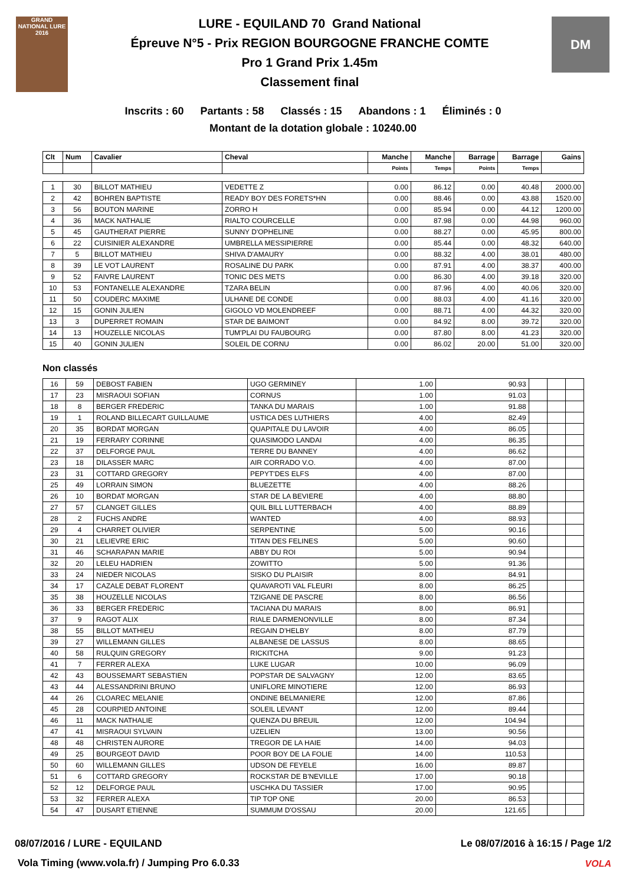GRAND NATIONAL LURE 2016
LURE - EQUILAND 70 Grand National
Épreuve N°5 - Prix REGION BOURGOGNE FRANCHE COMTE
Pro 1 Grand Prix 1.45m
Classement final
DM
Inscrits : 60 Partants : 58 Classés : 15 Abandons : 1 Éliminés : 0
Montant de la dotation globale : 10240.00
| Clt | Num | Cavalier | Cheval | Manche | Manche | Barrage | Barrage | Gains |
| --- | --- | --- | --- | --- | --- | --- | --- | --- |
| | | | | Points | Temps | Points | Temps | |
| 1 | 30 | BILLOT MATHIEU | VEDETTE Z | 0.00 | 86.12 | 0.00 | 40.48 | 2000.00 |
| 2 | 42 | BOHREN BAPTISTE | READY BOY DES FORETS*HN | 0.00 | 88.46 | 0.00 | 43.88 | 1520.00 |
| 3 | 56 | BOUTON MARINE | ZORRO H | 0.00 | 85.94 | 0.00 | 44.12 | 1200.00 |
| 4 | 36 | MACK NATHALIE | RIALTO COURCELLE | 0.00 | 87.98 | 0.00 | 44.98 | 960.00 |
| 5 | 45 | GAUTHERAT PIERRE | SUNNY D'OPHELINE | 0.00 | 88.27 | 0.00 | 45.95 | 800.00 |
| 6 | 22 | CUISINIER ALEXANDRE | UMBRELLA MESSIPIERRE | 0.00 | 85.44 | 0.00 | 48.32 | 640.00 |
| 7 | 5 | BILLOT MATHIEU | SHIVA D'AMAURY | 0.00 | 88.32 | 4.00 | 38.01 | 480.00 |
| 8 | 39 | LE VOT LAURENT | ROSALINE DU PARK | 0.00 | 87.91 | 4.00 | 38.37 | 400.00 |
| 9 | 52 | FAIVRE LAURENT | TONIC DES METS | 0.00 | 86.30 | 4.00 | 39.18 | 320.00 |
| 10 | 53 | FONTANELLE ALEXANDRE | TZARA BELIN | 0.00 | 87.96 | 4.00 | 40.06 | 320.00 |
| 11 | 50 | COUDERC MAXIME | ULHANE DE CONDE | 0.00 | 88.03 | 4.00 | 41.16 | 320.00 |
| 12 | 15 | GONIN JULIEN | GIGOLO VD MOLENDREEF | 0.00 | 88.71 | 4.00 | 44.32 | 320.00 |
| 13 | 3 | DUPERRET ROMAIN | STAR DE BAIMONT | 0.00 | 84.92 | 8.00 | 39.72 | 320.00 |
| 14 | 13 | HOUZELLE NICOLAS | TUM'PLAI DU FAUBOURG | 0.00 | 87.80 | 8.00 | 41.23 | 320.00 |
| 15 | 40 | GONIN JULIEN | SOLEIL DE CORNU | 0.00 | 86.02 | 20.00 | 51.00 | 320.00 |
Non classés
| 16 | 59 | DEBOST FABIEN | UGO GERMINEY | 1.00 | 90.93 | | | |
| 17 | 23 | MISRAOUI SOFIAN | CORNUS | 1.00 | 91.03 | | | |
| 18 | 8 | BERGER FREDERIC | TANKA DU MARAIS | 1.00 | 91.88 | | | |
| 19 | 1 | ROLAND BILLECART GUILLAUME | USTICA DES LUTHIERS | 4.00 | 82.49 | | | |
| 20 | 35 | BORDAT MORGAN | QUAPITALE DU LAVOIR | 4.00 | 86.05 | | | |
| 21 | 19 | FERRARY CORINNE | QUASIMODO LANDAI | 4.00 | 86.35 | | | |
| 22 | 37 | DELFORGE PAUL | TERRE DU BANNEY | 4.00 | 86.62 | | | |
| 23 | 18 | DILASSER MARC | AIR CORRADO V.O. | 4.00 | 87.00 | | | |
| 23 | 31 | COTTARD GREGORY | PEPYT'DES ELFS | 4.00 | 87.00 | | | |
| 25 | 49 | LORRAIN SIMON | BLUEZETTE | 4.00 | 88.26 | | | |
| 26 | 10 | BORDAT MORGAN | STAR DE LA BEVIERE | 4.00 | 88.80 | | | |
| 27 | 57 | CLANGET GILLES | QUIL BILL LUTTERBACH | 4.00 | 88.89 | | | |
| 28 | 2 | FUCHS ANDRE | WANTED | 4.00 | 88.93 | | | |
| 29 | 4 | CHARRET OLIVIER | SERPENTINE | 5.00 | 90.16 | | | |
| 30 | 21 | LELIEVRE ERIC | TITAN DES FELINES | 5.00 | 90.60 | | | |
| 31 | 46 | SCHARAPAN MARIE | ABBY DU ROI | 5.00 | 90.94 | | | |
| 32 | 20 | LELEU HADRIEN | ZOWITTO | 5.00 | 91.36 | | | |
| 33 | 24 | NIEDER NICOLAS | SISKO DU PLAISIR | 8.00 | 84.91 | | | |
| 34 | 17 | CAZALE DEBAT FLORENT | QUAVAROTI VAL FLEURI | 8.00 | 86.25 | | | |
| 35 | 38 | HOUZELLE NICOLAS | TZIGANE DE PASCRE | 8.00 | 86.56 | | | |
| 36 | 33 | BERGER FREDERIC | TACIANA DU MARAIS | 8.00 | 86.91 | | | |
| 37 | 9 | RAGOT ALIX | RIALE DARMENONVILLE | 8.00 | 87.34 | | | |
| 38 | 55 | BILLOT MATHIEU | REGAIN D'HELBY | 8.00 | 87.79 | | | |
| 39 | 27 | WILLEMANN GILLES | ALBANESE DE LASSUS | 8.00 | 88.65 | | | |
| 40 | 58 | RULQUIN GREGORY | RICKITCHA | 9.00 | 91.23 | | | |
| 41 | 7 | FERRER ALEXA | LUKE LUGAR | 10.00 | 96.09 | | | |
| 42 | 43 | BOUSSEMART SEBASTIEN | POPSTAR DE SALVAGNY | 12.00 | 83.65 | | | |
| 43 | 44 | ALESSANDRINI BRUNO | UNIFLORE MINOTIERE | 12.00 | 86.93 | | | |
| 44 | 26 | CLOAREC MELANIE | ONDINE BELMANIERE | 12.00 | 87.86 | | | |
| 45 | 28 | COURPIED ANTOINE | SOLEIL LEVANT | 12.00 | 89.44 | | | |
| 46 | 11 | MACK NATHALIE | QUENZA DU BREUIL | 12.00 | 104.94 | | | |
| 47 | 41 | MISRAOUI SYLVAIN | UZELIEN | 13.00 | 90.56 | | | |
| 48 | 48 | CHRISTEN AURORE | TREGOR DE LA HAIE | 14.00 | 94.03 | | | |
| 49 | 25 | BOURGEOT DAVID | POOR BOY DE LA FOLIE | 14.00 | 110.53 | | | |
| 50 | 60 | WILLEMANN GILLES | UDSON DE FEYELE | 16.00 | 89.87 | | | |
| 51 | 6 | COTTARD GREGORY | ROCKSTAR DE B'NEVILLE | 17.00 | 90.18 | | | |
| 52 | 12 | DELFORGE PAUL | USCHKA DU TASSIER | 17.00 | 90.95 | | | |
| 53 | 32 | FERRER ALEXA | TIP TOP ONE | 20.00 | 86.53 | | | |
| 54 | 47 | DUSART ETIENNE | SUMMUM D'OSSAU | 20.00 | 121.65 | | | |
08/07/2016 / LURE - EQUILAND Le 08/07/2016 à 16:15 / Page 1/2
Vola Timing (www.vola.fr) / Jumping Pro 6.0.33
VOLA